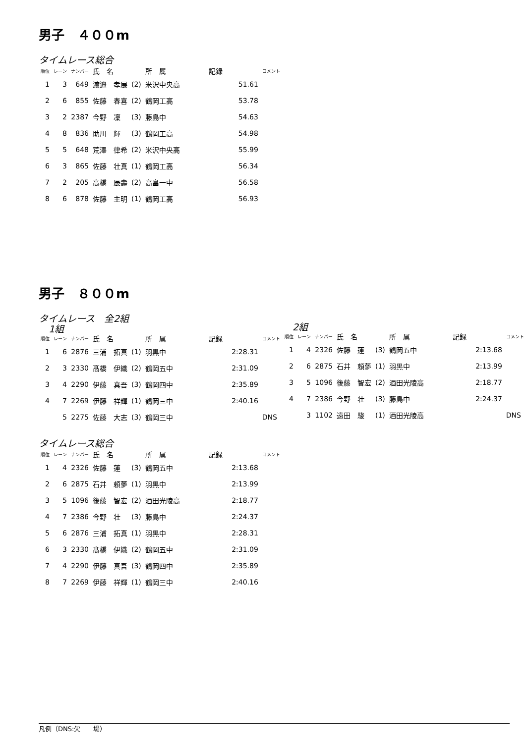男子　４００m
タイムレース総合
| 順位 | レーン | ナンバー | 氏 名 | | 所 属 | 記録 | コメント |
| --- | --- | --- | --- | --- | --- | --- | --- |
| 1 | 3 | 649 | 渡邉 孝展 | (2) | 米沢中央高 | 51.61 | |
| 2 | 6 | 855 | 佐藤 春喜 | (2) | 鶴岡工高 | 53.78 | |
| 3 | 2 | 2387 | 今野 凜 | (3) | 藤島中 | 54.63 | |
| 4 | 8 | 836 | 助川 輝 | (3) | 鶴岡工高 | 54.98 | |
| 5 | 5 | 648 | 荒澤 律希 | (2) | 米沢中央高 | 55.99 | |
| 6 | 3 | 865 | 佐藤 壮真 | (1) | 鶴岡工高 | 56.34 | |
| 7 | 2 | 205 | 高橋 辰壽 | (2) | 高畠一中 | 56.58 | |
| 8 | 6 | 878 | 佐藤 主明 | (1) | 鶴岡工高 | 56.93 | |
男子　８００m
タイムレース　全2組
1組
| 順位 | レーン | ナンバー | 氏 名 | | 所 属 | 記録 | コメント |
| --- | --- | --- | --- | --- | --- | --- | --- |
| 1 | 6 | 2876 | 三浦 拓真 | (1) | 羽黒中 | 2:28.31 | |
| 2 | 3 | 2330 | 髙橋 伊織 | (2) | 鶴岡五中 | 2:31.09 | |
| 3 | 4 | 2290 | 伊藤 真吾 | (3) | 鶴岡四中 | 2:35.89 | |
| 4 | 7 | 2269 | 伊藤 祥輝 | (1) | 鶴岡三中 | 2:40.16 | |
| | 5 | 2275 | 佐藤 大志 | (3) | 鶴岡三中 | | DNS |
2組
| 順位 | レーン | ナンバー | 氏 名 | | 所 属 | 記録 | コメント |
| --- | --- | --- | --- | --- | --- | --- | --- |
| 1 | 4 | 2326 | 佐藤 蓮 | (3) | 鶴岡五中 | 2:13.68 | |
| 2 | 6 | 2875 | 石井 頼夢 | (1) | 羽黒中 | 2:13.99 | |
| 3 | 5 | 1096 | 後藤 智宏 | (2) | 酒田光陵高 | 2:18.77 | |
| 4 | 7 | 2386 | 今野 壮 | (3) | 藤島中 | 2:24.37 | |
| | 3 | 1102 | 遠田 駿 | (1) | 酒田光陵高 | | DNS |
タイムレース総合
| 順位 | レーン | ナンバー | 氏 名 | | 所 属 | 記録 | コメント |
| --- | --- | --- | --- | --- | --- | --- | --- |
| 1 | 4 | 2326 | 佐藤 蓮 | (3) | 鶴岡五中 | 2:13.68 | |
| 2 | 6 | 2875 | 石井 頼夢 | (1) | 羽黒中 | 2:13.99 | |
| 3 | 5 | 1096 | 後藤 智宏 | (2) | 酒田光陵高 | 2:18.77 | |
| 4 | 7 | 2386 | 今野 壮 | (3) | 藤島中 | 2:24.37 | |
| 5 | 6 | 2876 | 三浦 拓真 | (1) | 羽黒中 | 2:28.31 | |
| 6 | 3 | 2330 | 髙橋 伊織 | (2) | 鶴岡五中 | 2:31.09 | |
| 7 | 4 | 2290 | 伊藤 真吾 | (3) | 鶴岡四中 | 2:35.89 | |
| 8 | 7 | 2269 | 伊藤 祥輝 | (1) | 鶴岡三中 | 2:40.16 | |
凡例（DNS:欠　　場）